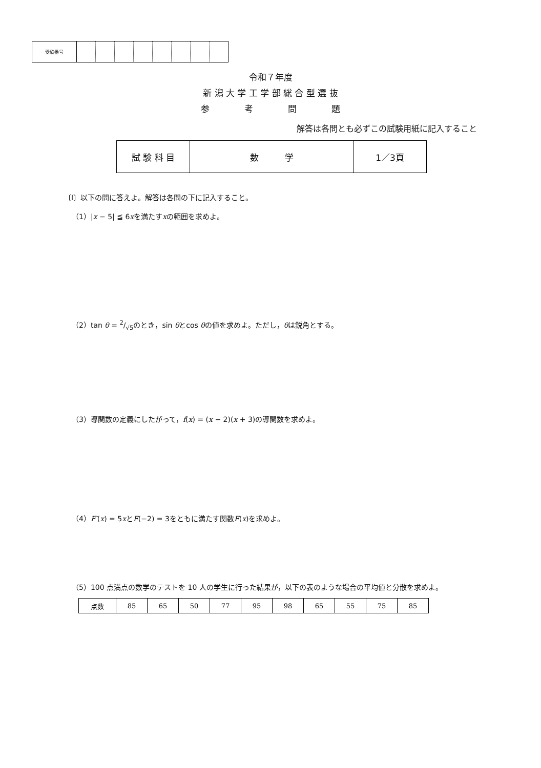| 受験番号 | | | | | | | | |
令和７年度
新 潟 大 学 工 学 部 総 合 型 選 抜
参　　　　考　　　　問　　　　題
解答は各問とも必ずこの試験用紙に記入すること
| 試 験 科 目 | 数 学 | 1／3頁 |
〔I〕以下の問に答えよ。解答は各問の下に記入すること。
（1）|x − 5| ≦ 6xを満たすxの範囲を求めよ。
（2）tan θ = 2/√5のとき，sin θとcos θの値を求めよ。ただし，θは鋭角とする。
（3）導関数の定義にしたがって，f(x) = (x − 2)(x + 3)の導関数を求めよ。
（4）F′(x) = 5xとF(−2) = 3をともに満たす関数F(x)を求めよ。
（5）100 点満点の数学のテストを 10 人の学生に行った結果が，以下の表のような場合の平均値と分散を求めよ。
| 点数 | 85 | 65 | 50 | 77 | 95 | 98 | 65 | 55 | 75 | 85 |